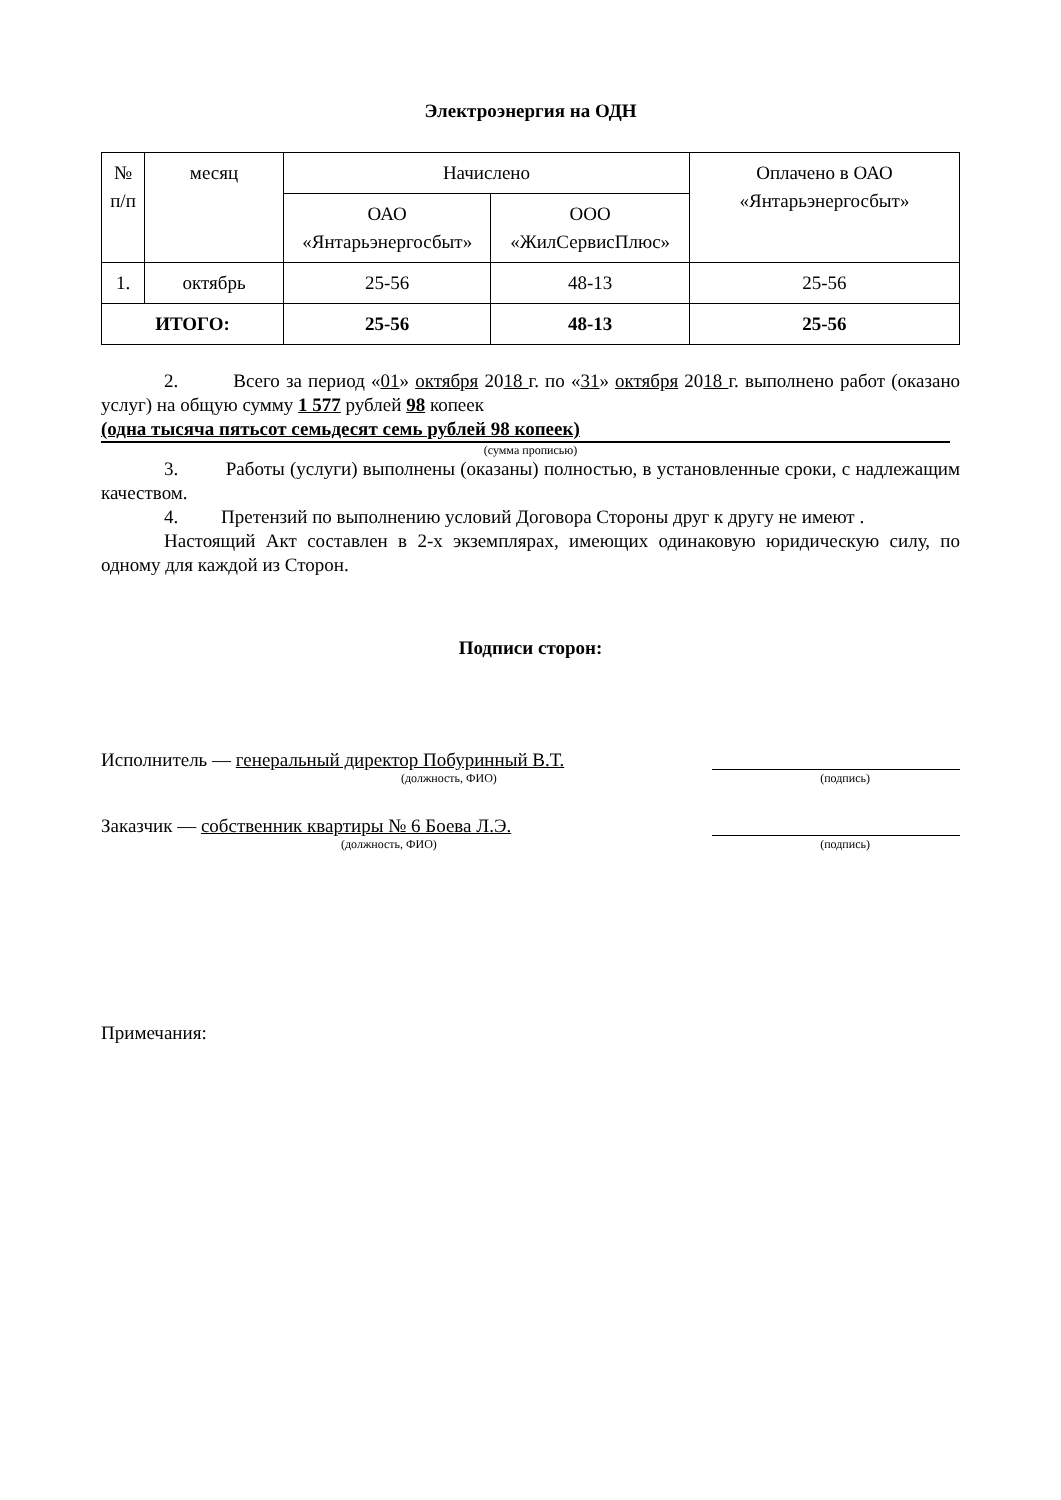Электроэнергия на ОДН
| № п/п | месяц | Начислено | | Оплачено в ОАО «Янтарьэнергосбыт» |
| --- | --- | --- | --- | --- |
| | | ОАО «Янтарьэнергосбыт» | ООО «ЖилСервисПлюс» | |
| 1. | октябрь | 25-56 | 48-13 | 25-56 |
| ИТОГО: | | 25-56 | 48-13 | 25-56 |
2. Всего за период «01» октября 2018 г. по «31» октября 2018 г. выполнено работ (оказано услуг) на общую сумму 1 577 рублей 98 копеек
(одна тысяча пятьсот семьдесят семь рублей 98 копеек)
(сумма прописью)
3. Работы (услуги) выполнены (оказаны) полностью, в установленные сроки, с надлежащим качеством.
4. Претензий по выполнению условий Договора Стороны друг к другу не имеют .
Настоящий Акт составлен в 2-х экземплярах, имеющих одинаковую юридическую силу, по одному для каждой из Сторон.
Подписи сторон:
Исполнитель — генеральный директор Побуринный В.Т.
(должность, ФИО) (подпись)
Заказчик — собственник квартиры № 6 Боева Л.Э.
(должность, ФИО) (подпись)
Примечания: